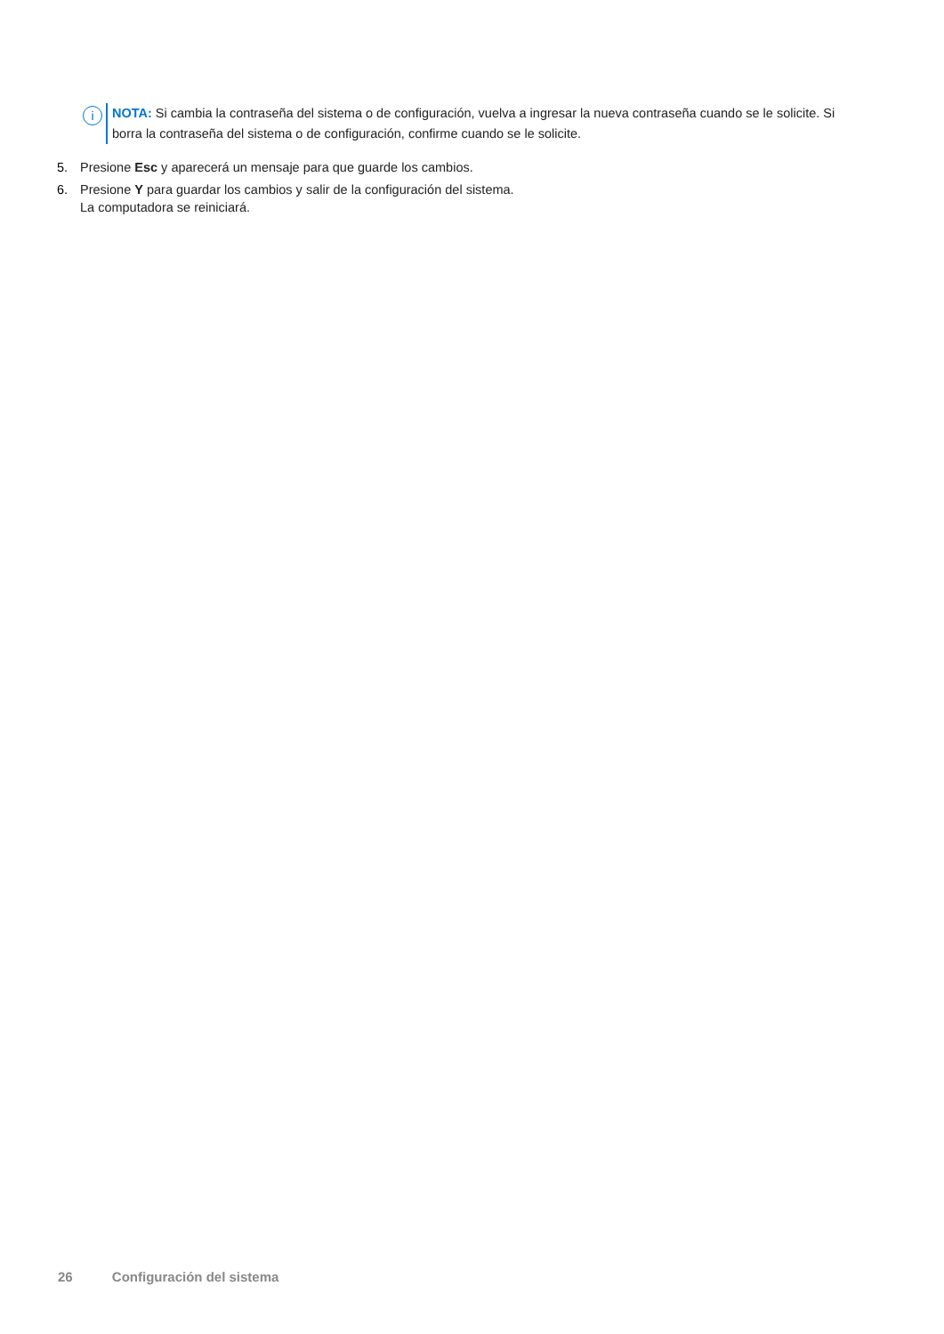i
NOTA: Si cambia la contraseña del sistema o de configuración, vuelva a ingresar la nueva contraseña cuando se le solicite. Si borra la contraseña del sistema o de configuración, confirme cuando se le solicite.
5. Presione Esc y aparecerá un mensaje para que guarde los cambios.
6. Presione Y para guardar los cambios y salir de la configuración del sistema.
La computadora se reiniciará.
26 Configuración del sistema